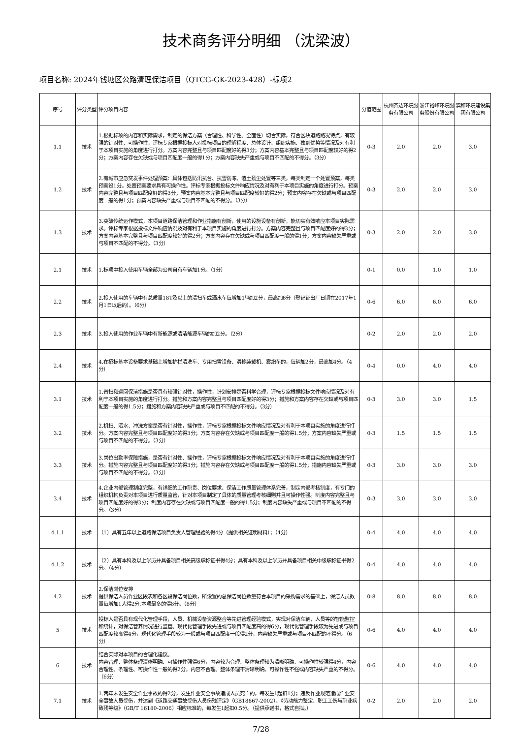技术商务评分明细 （沈梁波）
项目名称: 2024年钱塘区公路清理保洁项目（QTCG-GK-2023-428）-标项2
| 序号 | 评分类型 | 评分项目内容 | 分值范围 | 杭州齐达环境服务有限公司 | 浙江裕峰环境服务股份有限公司 | 滨和环境建设集团有限公司 |
| --- | --- | --- | --- | --- | --- | --- |
| 1.1 | 技术 | 1.根据标项的内容和实际需求，制定的保洁方案（合理性、科学性、全面性）切合实际，符合区块道路路况特点，有较强的针对性、可操作性，评标专家根据投标人对投标项目的理解程度、总体设计、组织实施、独到优势等情况及对有利于本项目实施的角度进行打分。方案内容完整且与项目匹配度好的得3分；方案内容基本完整且与项目匹配度较好的得2分；方案内容存在欠缺或与项目匹配度一般的得1分；方案内容缺失严重或与项目不匹配的不得分。（3分） | 0-3 | 2.0 | 2.0 | 3.0 |
| 1.2 | 技术 | 2.有城市应急突发事件处理预案：具体包括防汛抗台、抗雪防冻、渣土扬尘处置等三类，每类制定一个处置预案，每类预案设1分。处置预案要求具有可操作性。评标专家根据投标文件响应情况及对有利于本项目实施的角度进行打分。预案内容完整且与项目匹配度好的得3分；预案内容基本完整且与项目匹配度较好的得2分；预案内容存在欠缺或与项目匹配度一般的得1分；预案内容缺失严重或与项目不匹配的不得分。（3分） | 0-3 | 2.0 | 2.0 | 3.0 |
| 1.3 | 技术 | 3.突破传统运作模式，本项目道路保洁管理和作业措施有创新，使用的设施设备有创新，能切实有效响应本项目实际需求。评标专家根据投标文件响应情况及对有利于本项目实施的角度进行打分。方案内容完整且与项目匹配度好的得3分；方案内容基本完整且与项目匹配度较好的得2分；方案内容存在欠缺或与项目匹配度一般的得1分；方案内容缺失严重或与项目不匹配的不得分。（3分） | 0-3 | 2.0 | 2.0 | 3.0 |
| 2.1 | 技术 | 1.标项中投入使用车辆全部为公司自有车辆加1分。（1分） | 0-1 | 0.0 | 1.0 | 1.0 |
| 2.2 | 技术 | 2.投入使用的车辆中有总质量18T及以上的清扫车或洒水车每增加1辆加2分，最高加6分（登记证出厂日期在2017年1月1日以后的）。（6分） | 0-6 | 6.0 | 6.0 | 6.0 |
| 2.3 | 技术 | 3.投入使用的作业车辆中有新能源或清洁能源车辆的加2分。（2分） | 0-2 | 2.0 | 2.0 | 2.0 |
| 2.4 | 技术 | 4.在招标基本设备要求基础上增加护栏清洗车、专用扫雪设备、滑移装载机、雾炮车的，每辆加2分，最高加4分。（4分） | 0-4 | 0.0 | 4.0 | 4.0 |
| 3.1 | 技术 | 1.普扫和巡回保洁措施是否具有较强针对性，操作性，计划安排是否科学合理，评标专家根据投标文件响应情况及对有利于本项目实施的角度进行打分。措施和方案内容完整且与项目匹配度好的得3分；措施和方案内容存在欠缺或与项目匹配度一般的得1.5分；措施和方案内容缺失严重或与项目不匹配的不得分。（3分） | 0-3 | 3.0 | 3.0 | 1.5 |
| 3.2 | 技术 | 2.机扫、洒水、冲洗方案是否有针对性，操作性，评标专家根据投标文件响应情况及对有利于本项目实施的角度进行打分。方案内容完整且与项目匹配度好的得3分；方案内容存在欠缺或与项目匹配度一般的得1.5分；方案内容缺失严重或与项目不匹配的不得分。（3分） | 0-3 | 1.5 | 1.5 | 1.5 |
| 3.3 | 技术 | 3.岗位出勤率保障措施，是否有针对性、操作性，评标专家根据投标文件响应情况及对有利于本项目实施的角度进行打分。措施内容完整且与项目匹配度好的得3分；措施内容存在欠缺或与项目匹配度一般的得1.5分；措施内容缺失严重或与项目不匹配的不得分。（3分） | 0-3 | 3.0 | 3.0 | 3.0 |
| 3.4 | 技术 | 4.企业内部管理制度完整，有详细的工作职责、岗位要求、保洁工作质量管理体系完善，制定内部考核制度，有专门的组织机构负责对本项目进行质量监管，针对本项目制定了具体的质量管理考核细则并且可操作性强。制度内容完整且与项目匹配度好的得3分；制度内容存在欠缺或与项目匹配度一般的得1.5分；制度内容缺失严重或与项目不匹配的不得分。（3分） | 0-3 | 3.0 | 3.0 | 3.0 |
| 4.1.1 | 技术 | （1）具有五年以上道路保洁项目负责人管理经验的得4分（提供相关证明材料）；（4分） | 0-4 | 4.0 | 4.0 | 4.0 |
| 4.1.2 | 技术 | （2）具有本科及以上学历并具备项目相关高级职称证书得4分；具有本科及以上学历并具备项目相关中级职称证书得2分。（4分） | 0-4 | 4.0 | 4.0 | 4.0 |
| 4.2 | 技术 | 2.保洁岗位安排 提供保洁人员作业区段表和各区段保洁岗位数，所设置的总保洁岗位数量符合本项目的采购需求的基础上，保洁人员数量每增加1人得2分,本项最多的得8分。（8分） | 0-8 | 8.0 | 8.0 | 8.0 |
| 5 | 技术 | 投标人是否具有现代化管理手段，人员、机械设备资源整合等先进管理经验模式，实现对保洁车辆、人员等的智能监控和统计，对保洁管养情况进行监管。现代化管理手段先进或与项目匹配度高的得6分，现代化管理手段较为先进或与项目匹配度较高得4分，现代化管理手段较为一般或与项目匹配度一般得2分，内容缺失严重或与项目不匹配的不得分。（6分） | 0-6 | 4.0 | 4.0 | 4.0 |
| 6 | 技术 | 结合实际对本项目的合理化建议。 内容合理、整体条理清晰明确、可操作性强得6分，内容较为合理、整体条理较为清晰明确、可操作性较强得4分，内容合理性、条理性、可操作性一般的得2分，内容不合理、整体条理不清晰明确、可操作性不强或内容缺失严重的不得分。（6分） | 0-6 | 4.0 | 4.0 | 4.0 |
| 7.1 | 技术 | 1.两年未发生安全作业事故的得2分，发生作业安全事故造成人员死亡的，每发生1起扣1分；违反作业规范造成作业安全事故人员受伤，并达到《道路交通事故受伤人员伤残评定》（GB18667-2002）、《劳动能力鉴定、职工工伤与职业病致残等级》（GB/T 16180-2006）相应标准的，每发生1起扣0.5分。（提供承诺书，格式自拟。） | 0-2 | 2.0 | 2.0 | 2.0 |
7/28